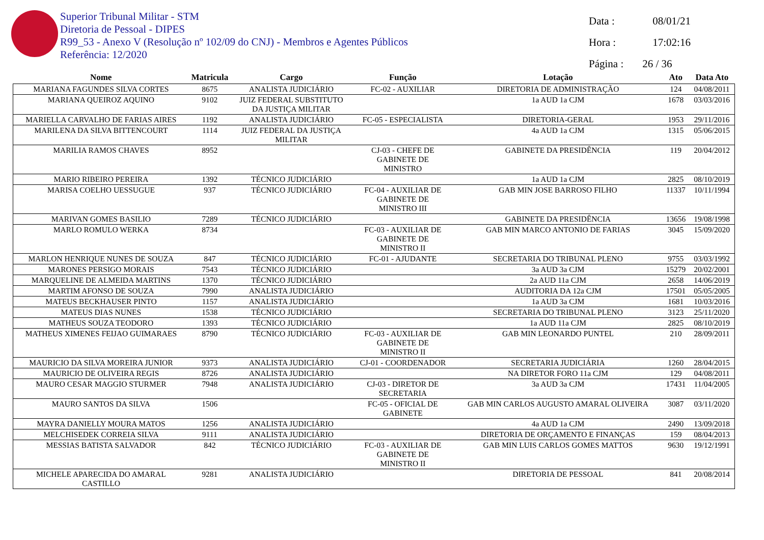Superior Tribunal Militar - STM
Diretoria de Pessoal - DIPES
R99_53 - Anexo V (Resolução nº 102/09 do CNJ) - Membros e Agentes Públicos
Referência: 12/2020
Data : 08/01/21
Hora : 17:02:16
Página : 26 / 36
| Nome | Matricula | Cargo | Função | Lotação | Ato | Data Ato |
| --- | --- | --- | --- | --- | --- | --- |
| MARIANA FAGUNDES SILVA CORTES | 8675 | ANALISTA JUDICIÁRIO | FC-02 - AUXILIAR | DIRETORIA DE ADMINISTRAÇÃO | 124 | 04/08/2011 |
| MARIANA QUEIROZ AQUINO | 9102 | JUIZ FEDERAL SUBSTITUTO DA JUSTIÇA MILITAR | | 1a AUD 1a CJM | 1678 | 03/03/2016 |
| MARIELLA CARVALHO DE FARIAS AIRES | 1192 | ANALISTA JUDICIÁRIO | FC-05 - ESPECIALISTA | DIRETORIA-GERAL | 1953 | 29/11/2016 |
| MARILENA DA SILVA BITTENCOURT | 1114 | JUIZ FEDERAL DA JUSTIÇA MILITAR | | 4a AUD 1a CJM | 1315 | 05/06/2015 |
| MARILIA RAMOS CHAVES | 8952 | | CJ-03 - CHEFE DE GABINETE DE MINISTRO | GABINETE DA PRESIDÊNCIA | 119 | 20/04/2012 |
| MARIO RIBEIRO PEREIRA | 1392 | TÉCNICO JUDICIÁRIO | | 1a AUD 1a CJM | 2825 | 08/10/2019 |
| MARISA COELHO UESSUGUE | 937 | TÉCNICO JUDICIÁRIO | FC-04 - AUXILIAR DE GABINETE DE MINISTRO III | GAB MIN JOSE BARROSO FILHO | 11337 | 10/11/1994 |
| MARIVAN GOMES BASILIO | 7289 | TÉCNICO JUDICIÁRIO | | GABINETE DA PRESIDÊNCIA | 13656 | 19/08/1998 |
| MARLO ROMULO WERKA | 8734 | | FC-03 - AUXILIAR DE GABINETE DE MINISTRO II | GAB MIN MARCO ANTONIO DE FARIAS | 3045 | 15/09/2020 |
| MARLON HENRIQUE NUNES DE SOUZA | 847 | TÉCNICO JUDICIÁRIO | FC-01 - AJUDANTE | SECRETARIA DO TRIBUNAL PLENO | 9755 | 03/03/1992 |
| MARONES PERSIGO MORAIS | 7543 | TÉCNICO JUDICIÁRIO | | 3a AUD 3a CJM | 15279 | 20/02/2001 |
| MARQUELINE DE ALMEIDA MARTINS | 1370 | TÉCNICO JUDICIÁRIO | | 2a AUD 11a CJM | 2658 | 14/06/2019 |
| MARTIM AFONSO DE SOUZA | 7990 | ANALISTA JUDICIÁRIO | | AUDITORIA DA 12a CJM | 17501 | 05/05/2005 |
| MATEUS BECKHAUSER PINTO | 1157 | ANALISTA JUDICIÁRIO | | 1a AUD 3a CJM | 1681 | 10/03/2016 |
| MATEUS DIAS NUNES | 1538 | TÉCNICO JUDICIÁRIO | | SECRETARIA DO TRIBUNAL PLENO | 3123 | 25/11/2020 |
| MATHEUS SOUZA TEODORO | 1393 | TÉCNICO JUDICIÁRIO | | 1a AUD 11a CJM | 2825 | 08/10/2019 |
| MATHEUS XIMENES FEIJAO GUIMARAES | 8790 | TÉCNICO JUDICIÁRIO | FC-03 - AUXILIAR DE GABINETE DE MINISTRO II | GAB MIN LEONARDO PUNTEL | 210 | 28/09/2011 |
| MAURICIO DA SILVA MOREIRA JUNIOR | 9373 | ANALISTA JUDICIÁRIO | CJ-01 - COORDENADOR | SECRETARIA JUDICIÁRIA | 1260 | 28/04/2015 |
| MAURICIO DE OLIVEIRA REGIS | 8726 | ANALISTA JUDICIÁRIO | | NA DIRETOR FORO 11a CJM | 129 | 04/08/2011 |
| MAURO CESAR MAGGIO STURMER | 7948 | ANALISTA JUDICIÁRIO | CJ-03 - DIRETOR DE SECRETARIA | 3a AUD 3a CJM | 17431 | 11/04/2005 |
| MAURO SANTOS DA SILVA | 1506 | | FC-05 - OFICIAL DE GABINETE | GAB MIN CARLOS AUGUSTO AMARAL OLIVEIRA | 3087 | 03/11/2020 |
| MAYRA DANIELLY MOURA MATOS | 1256 | ANALISTA JUDICIÁRIO | | 4a AUD 1a CJM | 2490 | 13/09/2018 |
| MELCHISEDEK CORREIA SILVA | 9111 | ANALISTA JUDICIÁRIO | | DIRETORIA DE ORÇAMENTO E FINANÇAS | 159 | 08/04/2013 |
| MESSIAS BATISTA SALVADOR | 842 | TÉCNICO JUDICIÁRIO | FC-03 - AUXILIAR DE GABINETE DE MINISTRO II | GAB MIN LUIS CARLOS GOMES MATTOS | 9630 | 19/12/1991 |
| MICHELE APARECIDA DO AMARAL CASTILLO | 9281 | ANALISTA JUDICIÁRIO | | DIRETORIA DE PESSOAL | 841 | 20/08/2014 |